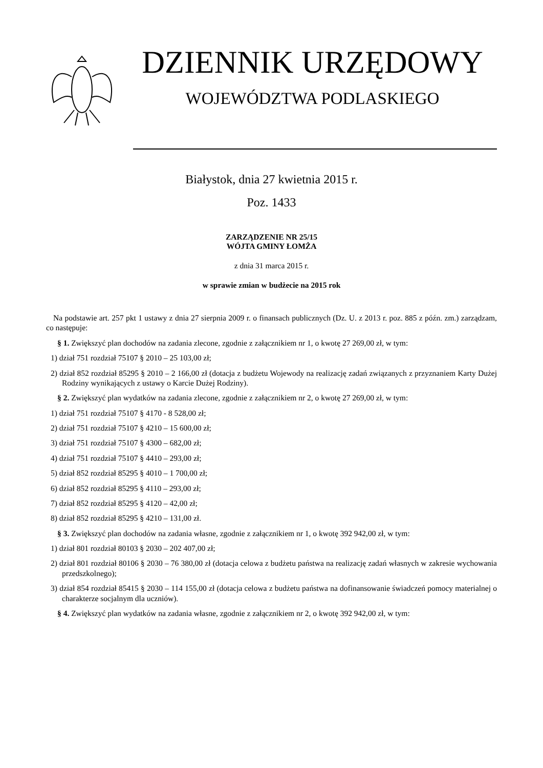DZIENNIK URZĘDOWY
WOJEWÓDZTWA PODLASKIEGO
Białystok, dnia 27 kwietnia 2015 r.
Poz. 1433
ZARZĄDZENIE NR 25/15
WÓJTA GMINY ŁOMŻA
z dnia 31 marca 2015 r.
w sprawie zmian w budżecie na 2015 rok
Na podstawie art. 257 pkt 1 ustawy z dnia 27 sierpnia 2009 r. o finansach publicznych (Dz. U. z 2013 r. poz. 885 z późn. zm.) zarządzam, co następuje:
§ 1. Zwiększyć plan dochodów na zadania zlecone, zgodnie z załącznikiem nr 1, o kwotę 27 269,00 zł, w tym:
1) dział 751 rozdział 75107 § 2010 – 25 103,00 zł;
2) dział 852 rozdział 85295 § 2010 – 2 166,00 zł (dotacja z budżetu Wojewody na realizację zadań związanych z przyznaniem Karty Dużej Rodziny wynikających z ustawy o Karcie Dużej Rodziny).
§ 2. Zwiększyć plan wydatków na zadania zlecone, zgodnie z załącznikiem nr 2, o kwotę 27 269,00 zł, w tym:
1) dział 751 rozdział 75107 § 4170 - 8 528,00 zł;
2) dział 751 rozdział 75107 § 4210 – 15 600,00 zł;
3) dział 751 rozdział 75107 § 4300 – 682,00 zł;
4) dział 751 rozdział 75107 § 4410 – 293,00 zł;
5) dział 852 rozdział 85295 § 4010 – 1 700,00 zł;
6) dział 852 rozdział 85295 § 4110 – 293,00 zł;
7) dział 852 rozdział 85295 § 4120 – 42,00 zł;
8) dział 852 rozdział 85295 § 4210 – 131,00 zł.
§ 3. Zwiększyć plan dochodów na zadania własne, zgodnie z załącznikiem nr 1, o kwotę 392 942,00 zł, w tym:
1) dział 801 rozdział 80103 § 2030 – 202 407,00 zł;
2) dział 801 rozdział 80106 § 2030 – 76 380,00 zł (dotacja celowa z budżetu państwa na realizację zadań własnych w zakresie wychowania przedszkolnego);
3) dział 854 rozdział 85415 § 2030 – 114 155,00 zł (dotacja celowa z budżetu państwa na dofinansowanie świadczeń pomocy materialnej o charakterze socjalnym dla uczniów).
§ 4. Zwiększyć plan wydatków na zadania własne, zgodnie z załącznikiem nr 2, o kwotę 392 942,00 zł, w tym: